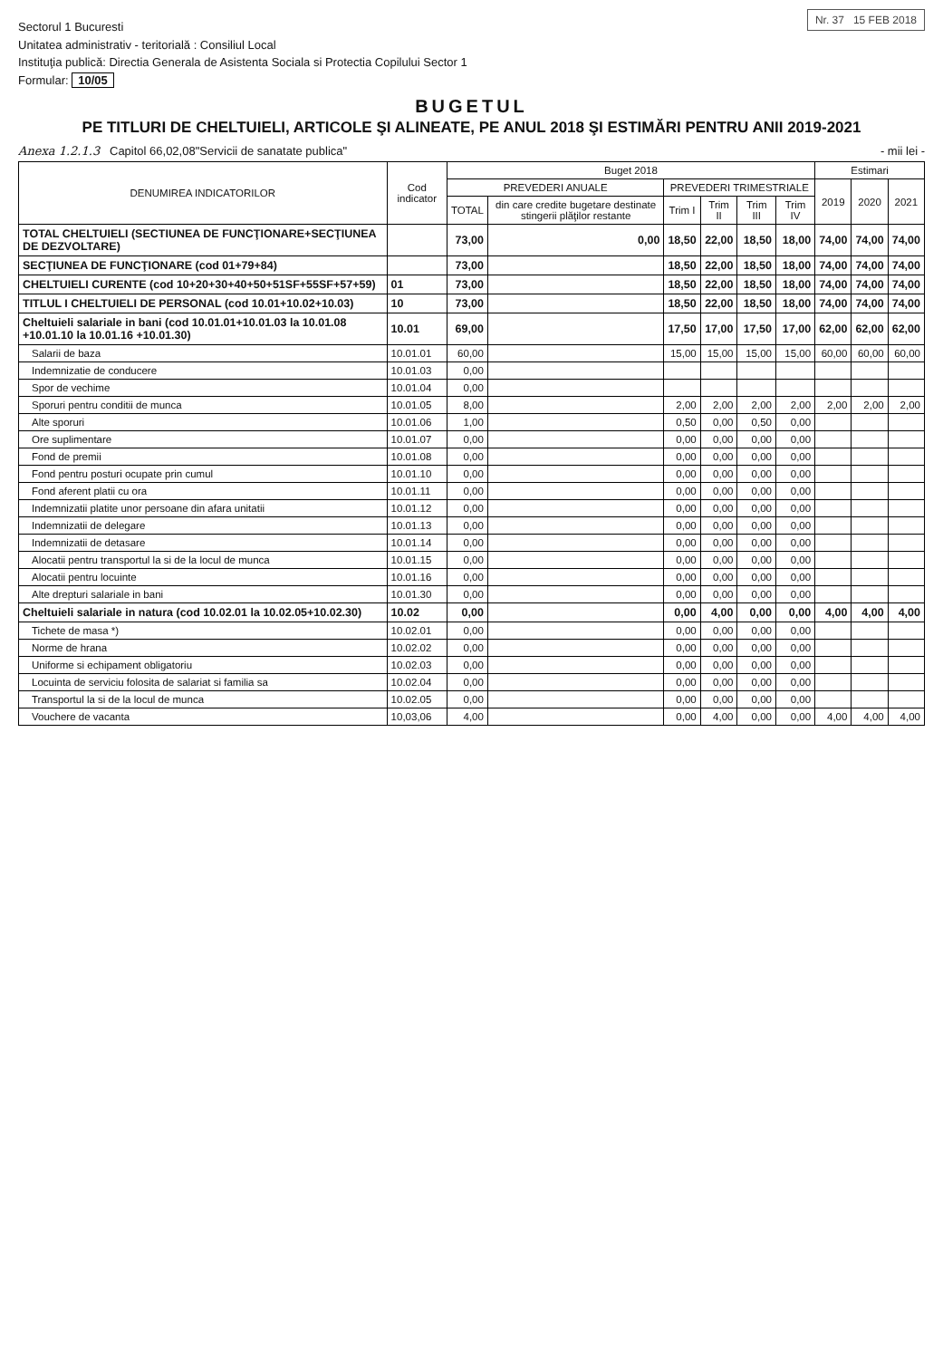Nr. 37 15 FEB 2018
Sectorul 1 Bucuresti
Unitatea administrativ - teritorială : Consiliul Local
Instituţia publică: Directia Generala de Asistenta Sociala si Protectia Copilului Sector 1
Formular: 10/05
BUGETUL
PE TITLURI DE CHELTUIELI, ARTICOLE ŞI ALINEATE, PE ANUL 2018 ŞI ESTIMĂRI PENTRU ANII 2019-2021
Anexa 1.2.1.3 Capitol 66,02,08"Servicii de sanatate publica" - mii lei -
| DENUMIREA INDICATORILOR | Cod indicator | Buget 2018 | | | | | | Estimari | | |
| --- | --- | --- | --- | --- | --- | --- | --- | --- | --- | --- |
| | | PREVEDERI ANUALE | | PREVEDERI TRIMESTRIALE | | | | 2019 | 2020 | 2021 |
| | | TOTAL | din care credite bugetare destinate stingerii plăţilor restante | Trim I | Trim II | Trim III | Trim IV | | | |
| TOTAL CHELTUIELI (SECTIUNEA DE FUNCŢIONARE+SECŢIUNEA DE DEZVOLTARE) | | 73,00 | 0,00 | 18,50 | 22,00 | 18,50 | 18,00 | 74,00 | 74,00 | 74,00 |
| SECŢIUNEA DE FUNCŢIONARE (cod 01+79+84) | | 73,00 | | 18,50 | 22,00 | 18,50 | 18,00 | 74,00 | 74,00 | 74,00 |
| CHELTUIELI CURENTE (cod 10+20+30+40+50+51SF+55SF+57+59) | 01 | 73,00 | | 18,50 | 22,00 | 18,50 | 18,00 | 74,00 | 74,00 | 74,00 |
| TITLUL I CHELTUIELI DE PERSONAL (cod 10.01+10.02+10.03) | 10 | 73,00 | | 18,50 | 22,00 | 18,50 | 18,00 | 74,00 | 74,00 | 74,00 |
| Cheltuieli salariale in bani (cod 10.01.01+10.01.03 la 10.01.08 +10.01.10 la 10.01.16 +10.01.30) | 10.01 | 69,00 | | 17,50 | 17,00 | 17,50 | 17,00 | 62,00 | 62,00 | 62,00 |
| Salarii de baza | 10.01.01 | 60,00 | | 15,00 | 15,00 | 15,00 | 15,00 | 60,00 | 60,00 | 60,00 |
| Indemnizatie de conducere | 10.01.03 | 0,00 | | | | | | | | |
| Spor de vechime | 10.01.04 | 0,00 | | | | | | | | |
| Sporuri pentru conditii de munca | 10.01.05 | 8,00 | | 2,00 | 2,00 | 2,00 | 2,00 | 2,00 | 2,00 | 2,00 |
| Alte sporuri | 10.01.06 | 1,00 | | 0,50 | 0,00 | 0,50 | 0,00 | | | |
| Ore suplimentare | 10.01.07 | 0,00 | | 0,00 | 0,00 | 0,00 | 0,00 | | | |
| Fond de premii | 10.01.08 | 0,00 | | 0,00 | 0,00 | 0,00 | 0,00 | | | |
| Fond pentru posturi ocupate prin cumul | 10.01.10 | 0,00 | | 0,00 | 0,00 | 0,00 | 0,00 | | | |
| Fond aferent platii cu ora | 10.01.11 | 0,00 | | 0,00 | 0,00 | 0,00 | 0,00 | | | |
| Indemnizatii platite unor persoane din afara unitatii | 10.01.12 | 0,00 | | 0,00 | 0,00 | 0,00 | 0,00 | | | |
| Indemnizatii de delegare | 10.01.13 | 0,00 | | 0,00 | 0,00 | 0,00 | 0,00 | | | |
| Indemnizatii de detasare | 10.01.14 | 0,00 | | 0,00 | 0,00 | 0,00 | 0,00 | | | |
| Alocatii pentru transportul la si de la locul de munca | 10.01.15 | 0,00 | | 0,00 | 0,00 | 0,00 | 0,00 | | | |
| Alocatii pentru locuinte | 10.01.16 | 0,00 | | 0,00 | 0,00 | 0,00 | 0,00 | | | |
| Alte drepturi salariale in bani | 10.01.30 | 0,00 | | 0,00 | 0,00 | 0,00 | 0,00 | | | |
| Cheltuieli salariale in natura (cod 10.02.01 la 10.02.05+10.02.30) | 10.02 | 0,00 | | 0,00 | 4,00 | 0,00 | 0,00 | 4,00 | 4,00 | 4,00 |
| Tichete de masa *) | 10.02.01 | 0,00 | | 0,00 | 0,00 | 0,00 | 0,00 | | | |
| Norme de hrana | 10.02.02 | 0,00 | | 0,00 | 0,00 | 0,00 | 0,00 | | | |
| Uniforme si echipament obligatoriu | 10.02.03 | 0,00 | | 0,00 | 0,00 | 0,00 | 0,00 | | | |
| Locuinta de serviciu folosita de salariat si familia sa | 10.02.04 | 0,00 | | 0,00 | 0,00 | 0,00 | 0,00 | | | |
| Transportul la si de la locul de munca | 10.02.05 | 0,00 | | 0,00 | 0,00 | 0,00 | 0,00 | | | |
| Vouchere de vacanta | 10,03,06 | 4,00 | | 0,00 | 4,00 | 0,00 | 0,00 | 4,00 | 4,00 | 4,00 |